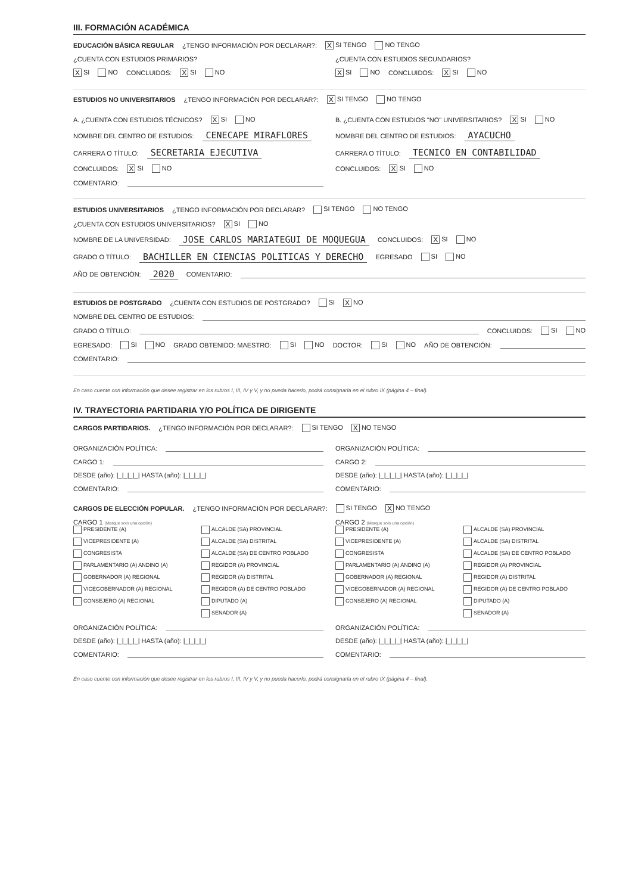III. FORMACIÓN ACADÉMICA
EDUCACIÓN BÁSICA REGULAR ¿TENGO INFORMACIÓN POR DECLARAR?: X SI TENGO NO TENGO
¿CUENTA CON ESTUDIOS PRIMARIOS?
¿CUENTA CON ESTUDIOS SECUNDARIOS?
X SI NO CONCLUIDOS: X SI NO
X SI NO CONCLUIDOS: X SI NO
ESTUDIOS NO UNIVERSITARIOS ¿TENGO INFORMACIÓN POR DECLARAR?: X SI TENGO NO TENGO
A. ¿CUENTA CON ESTUDIOS TÉCNICOS? X SI NO
NOMBRE DEL CENTRO DE ESTUDIOS: CENECAPE MIRAFLORES
CARRERA O TÍTULO: SECRETARIA EJECUTIVA
CONCLUIDOS: X SI NO
COMENTARIO:
B. ¿CUENTA CON ESTUDIOS "NO" UNIVERSITARIOS? X SI NO
NOMBRE DEL CENTRO DE ESTUDIOS: AYACUCHO
CARRERA O TÍTULO: TECNICO EN CONTABILIDAD
CONCLUIDOS: X SI NO
ESTUDIOS UNIVERSITARIOS ¿TENGO INFORMACIÓN POR DECLARAR? SI TENGO NO TENGO
¿CUENTA CON ESTUDIOS UNIVERSITARIOS? X SI NO
NOMBRE DE LA UNIVERSIDAD: JOSE CARLOS MARIATEGUI DE MOQUEGUA CONCLUIDOS: X SI NO
GRADO O TÍTULO: BACHILLER EN CIENCIAS POLITICAS Y DERECHO EGRESADO SI NO
AÑO DE OBTENCIÓN: 2020 COMENTARIO:
ESTUDIOS DE POSTGRADO ¿CUENTA CON ESTUDIOS DE POSTGRADO? SI X NO
NOMBRE DEL CENTRO DE ESTUDIOS:
GRADO O TÍTULO: CONCLUIDOS: SI NO
EGRESADO: SI NO GRADO OBTENIDO: MAESTRO: SI NO DOCTOR: SI NO AÑO DE OBTENCIÓN:
COMENTARIO:
En caso cuente con información que desee registrar en los rubros I, III, IV y V, y no pueda hacerlo, podrá consignarla en el rubro IX (página 4 – final).
IV. TRAYECTORIA PARTIDARIA Y/O POLÍTICA DE DIRIGENTE
CARGOS PARTIDARIOS. ¿TENGO INFORMACIÓN POR DECLARAR?: SI TENGO X NO TENGO
ORGANIZACIÓN POLÍTICA:
CARGO 1:
DESDE (año): |_|_|_|_| HASTA (año): |_|_|_|_|
COMENTARIO:
ORGANIZACIÓN POLÍTICA:
CARGO 2:
DESDE (año): |_|_|_|_| HASTA (año): |_|_|_|_|
COMENTARIO:
CARGOS DE ELECCIÓN POPULAR. ¿TENGO INFORMACIÓN POR DECLARAR?: SI TENGO X NO TENGO
CARGO 1 (Marque solo una opción)
PRESIDENTE (A) ALCALDE (SA) PROVINCIAL VICEPRESIDENTE (A) ALCALDE (SA) DISTRITAL CONGRESISTA ALCALDE (SA) DE CENTRO POBLADO PARLAMENTARIO (A) ANDINO (A) REGIDOR (A) PROVINCIAL GOBERNADOR (A) REGIONAL REGIDOR (A) DISTRITAL VICEGOBERNADOR (A) REGIONAL REGIDOR (A) DE CENTRO POBLADO CONSEJERO (A) REGIONAL DIPUTADO (A) SENADOR (A)
ORGANIZACIÓN POLÍTICA:
DESDE (año): |_|_|_|_| HASTA (año): |_|_|_|_|
COMENTARIO:
CARGO 2 (Marque solo una opción)
PRESIDENTE (A) ALCALDE (SA) PROVINCIAL VICEPRESIDENTE (A) ALCALDE (SA) DISTRITAL CONGRESISTA ALCALDE (SA) DE CENTRO POBLADO PARLAMENTARIO (A) ANDINO (A) REGIDOR (A) PROVINCIAL GOBERNADOR (A) REGIONAL REGIDOR (A) DISTRITAL VICEGOBERNADOR (A) REGIONAL REGIDOR (A) DE CENTRO POBLADO CONSEJERO (A) REGIONAL DIPUTADO (A) SENADOR (A)
ORGANIZACIÓN POLÍTICA:
DESDE (año): |_|_|_|_| HASTA (año): |_|_|_|_|
COMENTARIO:
En caso cuente con información que desee registrar en los rubros I, III, IV y V, y no pueda hacerlo, podrá consignarla en el rubro IX (página 4 – final).